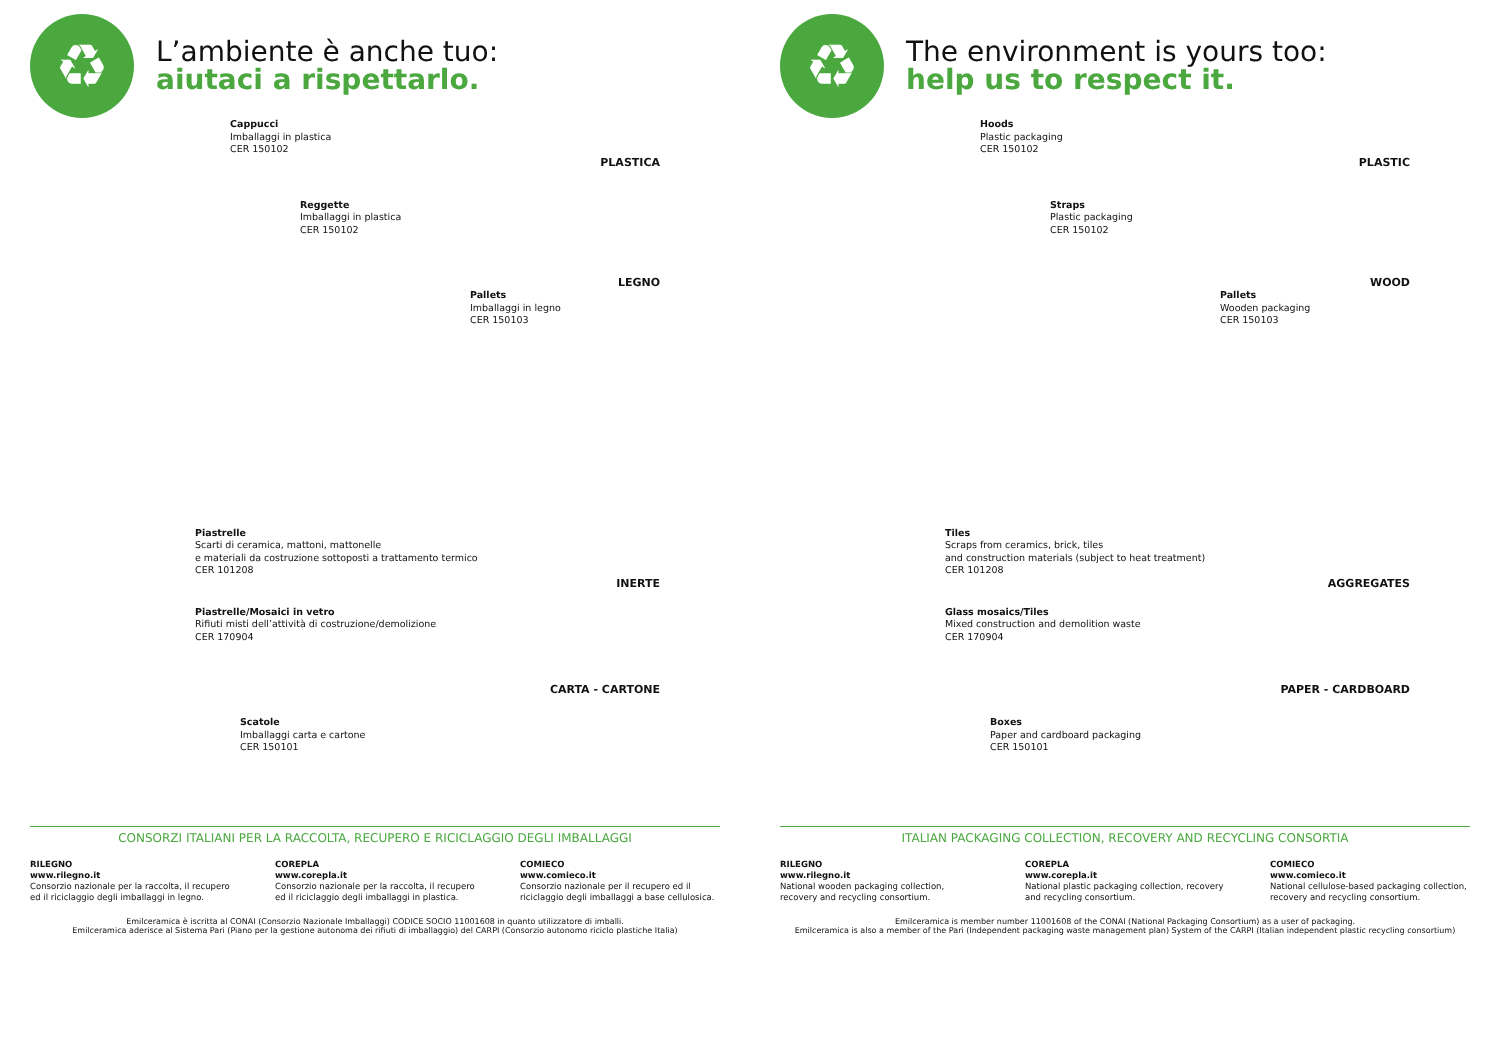♻
L’ambiente è anche tuo:
aiutaci a rispettarlo.
Cappucci
Imballaggi in plastica
CER 150102
PLASTICA
Reggette
Imballaggi in plastica
CER 150102
LEGNO
Pallets
Imballaggi in legno
CER 150103
Piastrelle
Scarti di ceramica, mattoni, mattonelle
e materiali da costruzione sottoposti a trattamento termico
CER 101208
INERTE
Piastrelle/Mosaici in vetro
Rifiuti misti dell’attività di costruzione/demolizione
CER 170904
CARTA - CARTONE
Scatole
Imballaggi carta e cartone
CER 150101
CONSORZI ITALIANI PER LA RACCOLTA, RECUPERO E RICICLAGGIO DEGLI IMBALLAGGI
RILEGNO
www.rilegno.it
Consorzio nazionale per la raccolta, il recupero ed il riciclaggio degli imballaggi in legno.
COREPLA
www.corepla.it
Consorzio nazionale per la raccolta, il recupero ed il riciclaggio degli imballaggi in plastica.
COMIECO
www.comieco.it
Consorzio nazionale per il recupero ed il riciclaggio degli imballaggi a base cellulosica.
Emilceramica è iscritta al CONAI (Consorzio Nazionale Imballaggi) CODICE SOCIO 11001608 in quanto utilizzatore di imballi.
Emilceramica aderisce al Sistema Pari (Piano per la gestione autonoma dei rifiuti di imballaggio) del CARPI (Consorzio autonomo riciclo plastiche Italia)
♻
The environment is yours too:
help us to respect it.
Hoods
Plastic packaging
CER 150102
PLASTIC
Straps
Plastic packaging
CER 150102
WOOD
Pallets
Wooden packaging
CER 150103
Tiles
Scraps from ceramics, brick, tiles
and construction materials (subject to heat treatment)
CER 101208
AGGREGATES
Glass mosaics/Tiles
Mixed construction and demolition waste
CER 170904
PAPER - CARDBOARD
Boxes
Paper and cardboard packaging
CER 150101
ITALIAN PACKAGING COLLECTION, RECOVERY AND RECYCLING CONSORTIA
RILEGNO
www.rilegno.it
National wooden packaging collection, recovery and recycling consortium.
COREPLA
www.corepla.it
National plastic packaging collection, recovery and recycling consortium.
COMIECO
www.comieco.it
National cellulose-based packaging collection, recovery and recycling consortium.
Emilceramica is member number 11001608 of the CONAI (National Packaging Consortium) as a user of packaging.
Emilceramica is also a member of the Pari (Independent packaging waste management plan) System of the CARPI (Italian independent plastic recycling consortium)